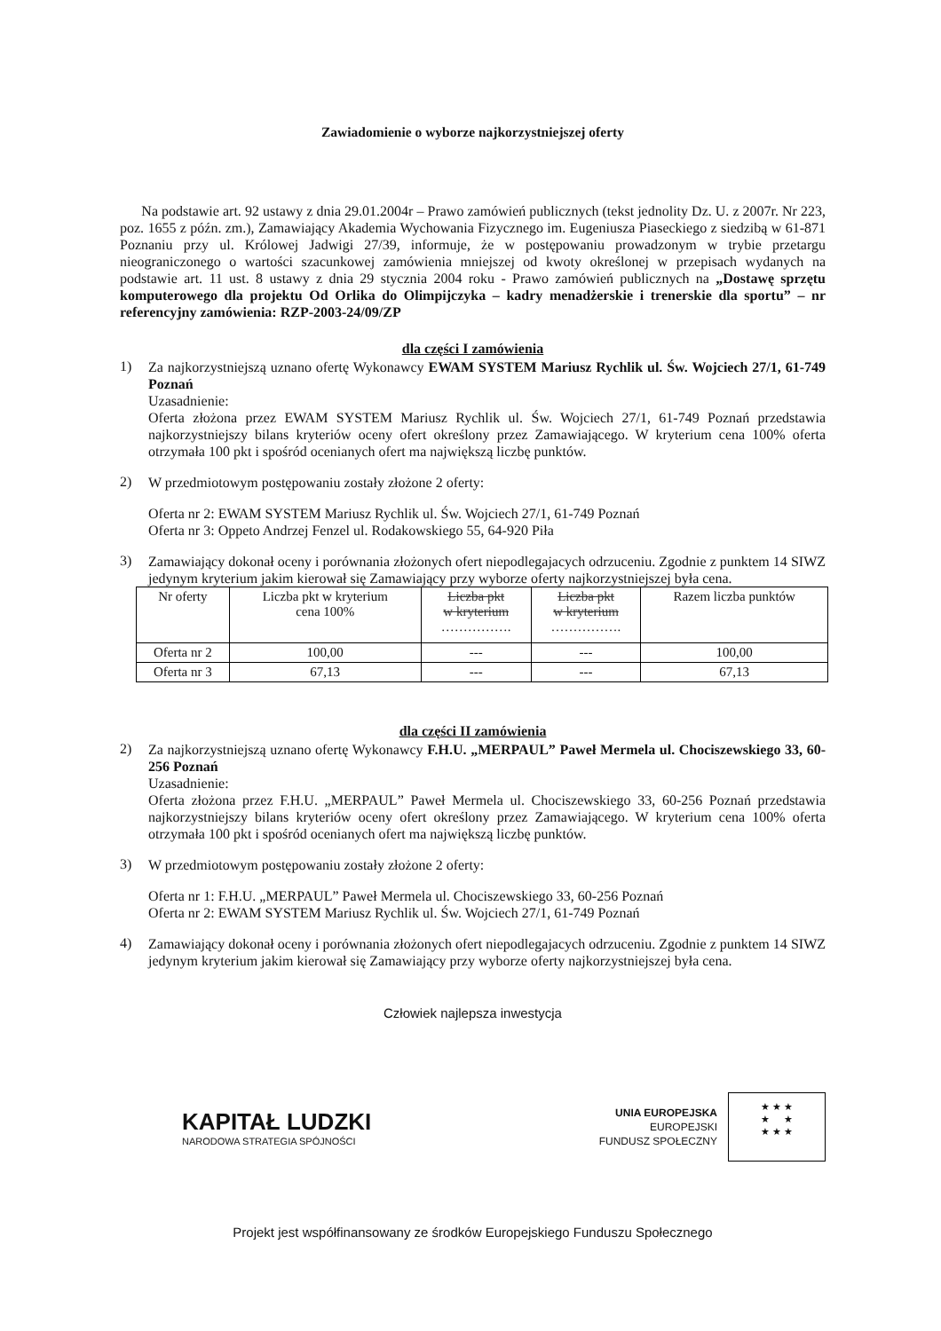Zawiadomienie o wyborze najkorzystniejszej oferty
Na podstawie art. 92 ustawy z dnia 29.01.2004r – Prawo zamówień publicznych (tekst jednolity Dz. U. z 2007r. Nr 223, poz. 1655 z późn. zm.), Zamawiający Akademia Wychowania Fizycznego im. Eugeniusza Piaseckiego z siedzibą w 61-871 Poznaniu przy ul. Królowej Jadwigi 27/39, informuje, że w postępowaniu prowadzonym w trybie przetargu nieograniczonego o wartości szacunkowej zamówienia mniejszej od kwoty określonej w przepisach wydanych na podstawie art. 11 ust. 8 ustawy z dnia 29 stycznia 2004 roku - Prawo zamówień publicznych na „Dostawę sprzętu komputerowego dla projektu Od Orlika do Olimpijczyka – kadry menadżerskie i trenerskie dla sportu” – nr referencyjny zamówienia: RZP-2003-24/09/ZP
dla części I zamówienia
1)
Za najkorzystniejszą uznano ofertę Wykonawcy EWAM SYSTEM Mariusz Rychlik ul. Św. Wojciech 27/1, 61-749 Poznań
Uzasadnienie:
Oferta złożona przez EWAM SYSTEM Mariusz Rychlik ul. Św. Wojciech 27/1, 61-749 Poznań przedstawia najkorzystniejszy bilans kryteriów oceny ofert określony przez Zamawiającego. W kryterium cena 100% oferta otrzymała 100 pkt i spośród ocenianych ofert ma największą liczbę punktów.
2)
W przedmiotowym postępowaniu zostały złożone 2 oferty:
Oferta nr 2: EWAM SYSTEM Mariusz Rychlik ul. Św. Wojciech 27/1, 61-749 Poznań
Oferta nr 3: Oppeto Andrzej Fenzel ul. Rodakowskiego 55, 64-920 Piła
3)
Zamawiający dokonał oceny i porównania złożonych ofert niepodlegajacych odrzuceniu. Zgodnie z punktem 14 SIWZ jedynym kryterium jakim kierował się Zamawiający przy wyborze oferty najkorzystniejszej była cena.
| Nr oferty | Liczba pkt w kryterium cena 100% | Liczba pkt w kryterium ……………. | Liczba pkt w kryterium ……………. | Razem liczba punktów |
| --- | --- | --- | --- | --- |
| Oferta nr 2 | 100,00 | --- | --- | 100,00 |
| Oferta nr 3 | 67,13 | --- | --- | 67,13 |
dla części II zamówienia
2)
Za najkorzystniejszą uznano ofertę Wykonawcy F.H.U. „MERPAUL” Paweł Mermela ul. Chociszewskiego 33, 60-256 Poznań
Uzasadnienie:
Oferta złożona przez F.H.U. „MERPAUL” Paweł Mermela ul. Chociszewskiego 33, 60-256 Poznań przedstawia najkorzystniejszy bilans kryteriów oceny ofert określony przez Zamawiającego. W kryterium cena 100% oferta otrzymała 100 pkt i spośród ocenianych ofert ma największą liczbę punktów.
3)
W przedmiotowym postępowaniu zostały złożone 2 oferty:
Oferta nr 1: F.H.U. „MERPAUL” Paweł Mermela ul. Chociszewskiego 33, 60-256 Poznań
Oferta nr 2: EWAM SYSTEM Mariusz Rychlik ul. Św. Wojciech 27/1, 61-749 Poznań
4)
Zamawiający dokonał oceny i porównania złożonych ofert niepodlegajacych odrzuceniu. Zgodnie z punktem 14 SIWZ jedynym kryterium jakim kierował się Zamawiający przy wyborze oferty najkorzystniejszej była cena.
Człowiek najlepsza inwestycja
KAPITAŁ LUDZKI
NARODOWA STRATEGIA SPÓJNOŚCI
UNIA EUROPEJSKA
EUROPEJSKI
FUNDUSZ SPOŁECZNY
★ ★ ★
★ ★
★ ★ ★
Projekt jest współfinansowany ze środków Europejskiego Funduszu Społecznego